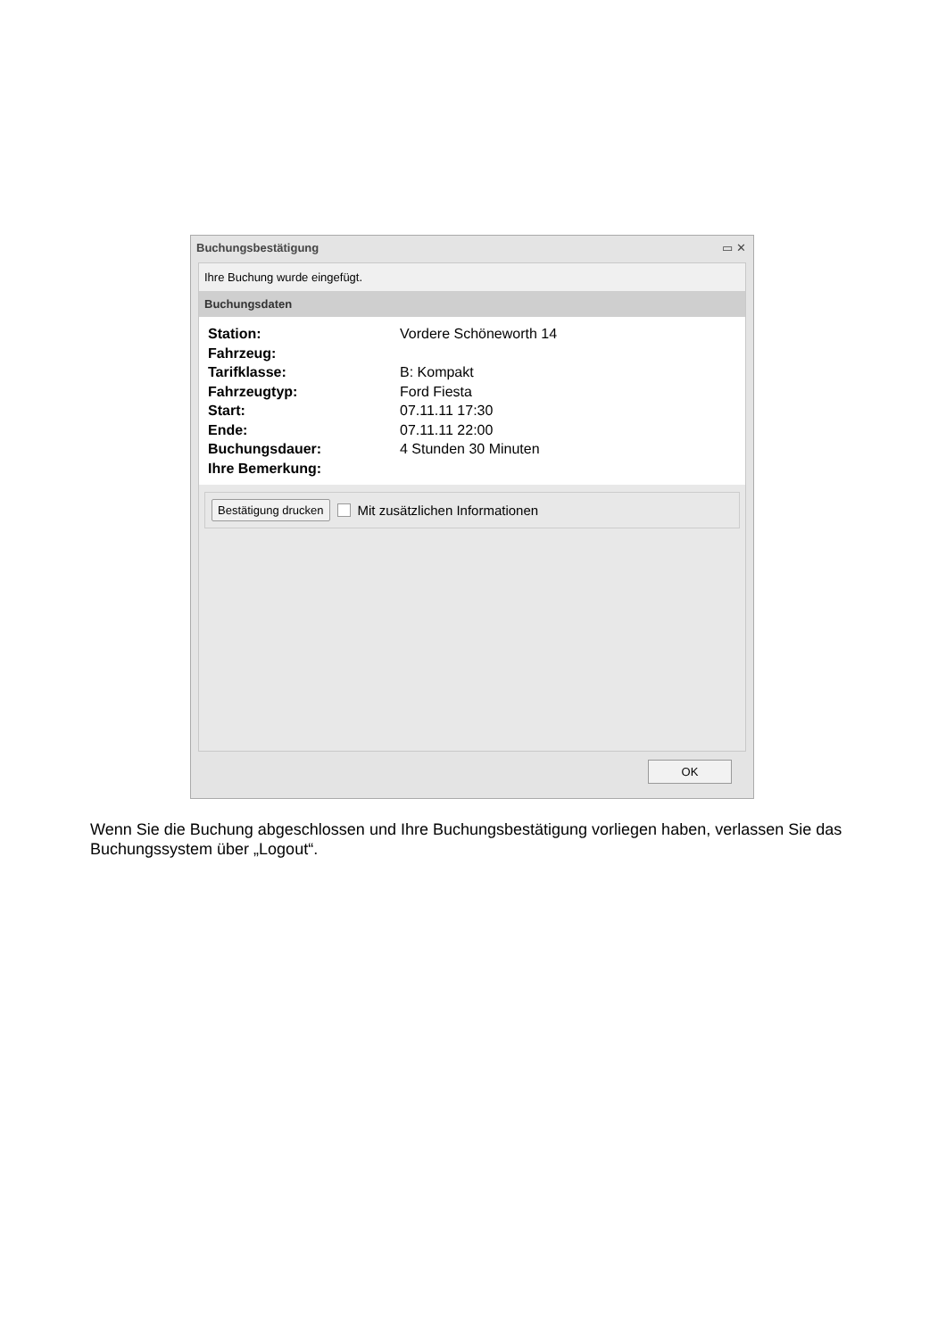Buchungsbestätigung ▭ ✕
Ihre Buchung wurde eingefügt.
Buchungsdaten
Station:
Vordere Schöneworth 14
Fahrzeug:
Tarifklasse:
B: Kompakt
Fahrzeugtyp:
Ford Fiesta
Start:
07.11.11 17:30
Ende:
07.11.11 22:00
Buchungsdauer:
4 Stunden 30 Minuten
Ihre Bemerkung:
Bestätigung drucken Mit zusätzlichen Informationen
OK
Wenn Sie die Buchung abgeschlossen und Ihre Buchungsbestätigung vorliegen haben, verlassen Sie das Buchungssystem über „Logout“.